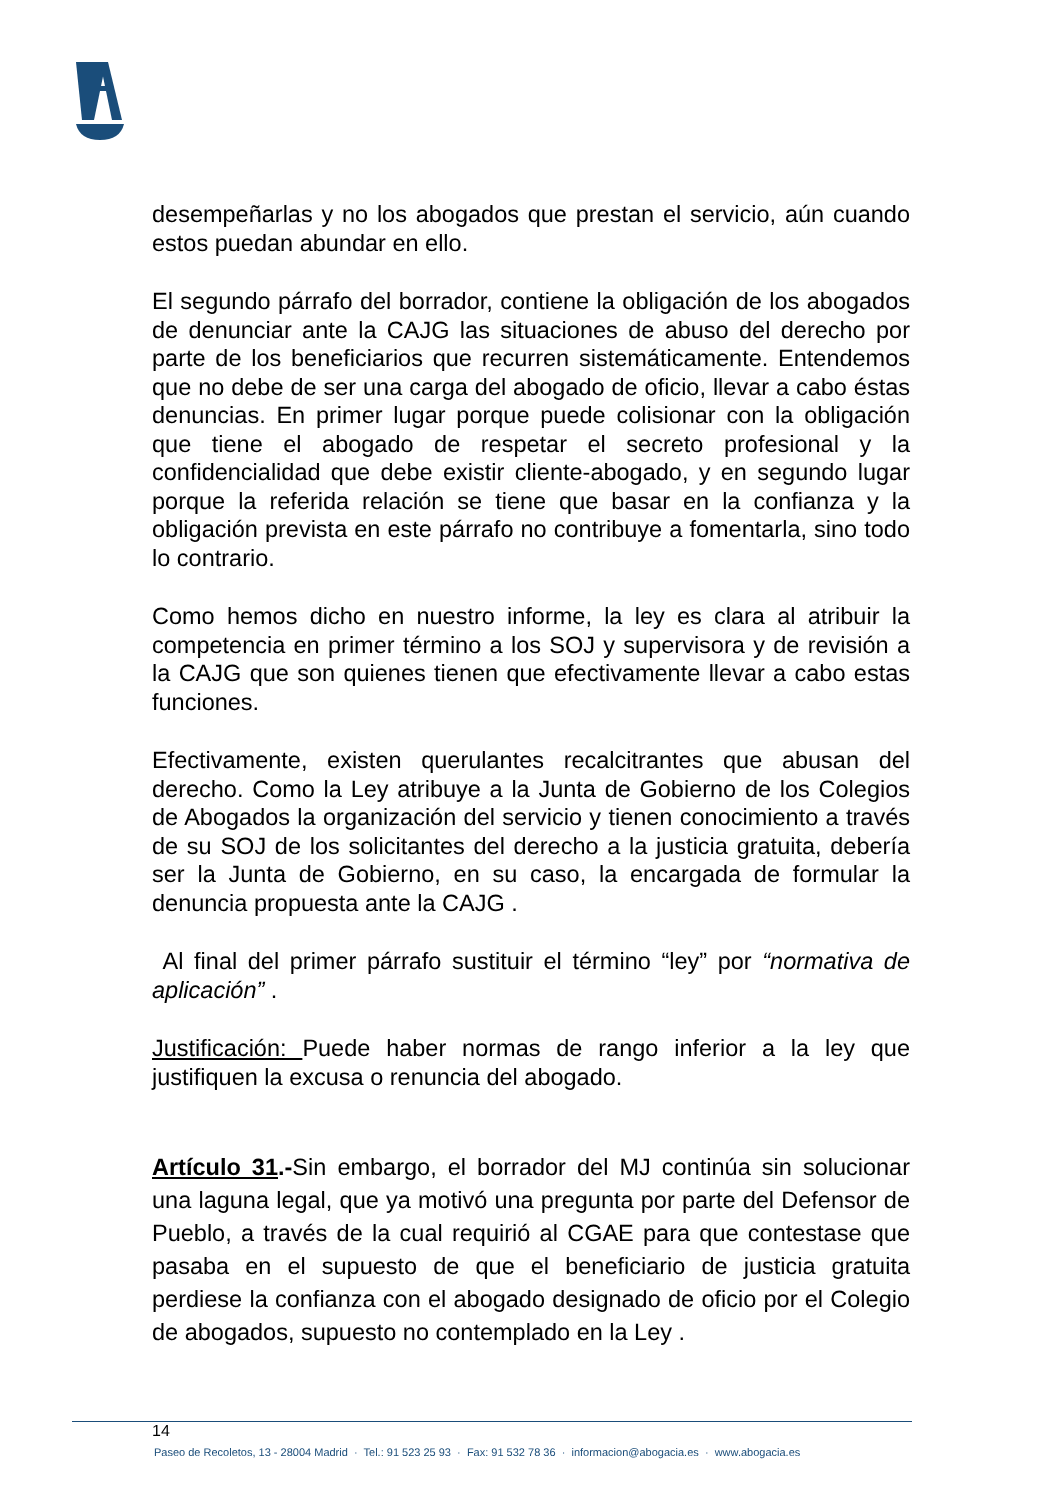desempeñarlas y no los abogados que prestan el servicio, aún cuando estos puedan abundar en ello.
El segundo párrafo del borrador, contiene la obligación de los abogados de denunciar ante la CAJG las situaciones de abuso del derecho por parte de los beneficiarios que recurren sistemáticamente. Entendemos que no debe de ser una carga del abogado de oficio, llevar a cabo éstas denuncias. En primer lugar porque puede colisionar con la obligación que tiene el abogado de respetar el secreto profesional y la confidencialidad que debe existir cliente-abogado, y en segundo lugar porque la referida relación se tiene que basar en la confianza y la obligación prevista en este párrafo no contribuye a fomentarla, sino todo lo contrario.
Como hemos dicho en nuestro informe, la ley es clara al atribuir la competencia en primer término a los SOJ y supervisora y de revisión a la CAJG que son quienes tienen que efectivamente llevar a cabo estas funciones.
Efectivamente, existen querulantes recalcitrantes que abusan del derecho. Como la Ley atribuye a la Junta de Gobierno de los Colegios de Abogados la organización del servicio y tienen conocimiento a través de su SOJ de los solicitantes del derecho a la justicia gratuita, debería ser la Junta de Gobierno, en su caso, la encargada de formular la denuncia propuesta ante la CAJG .
Al final del primer párrafo sustituir el término “ley” por “normativa de aplicación” .
Justificación: Puede haber normas de rango inferior a la ley que justifiquen la excusa o renuncia del abogado.
Artículo 31.-Sin embargo, el borrador del MJ continúa sin solucionar una laguna legal, que ya motivó una pregunta por parte del Defensor de Pueblo, a través de la cual requirió al CGAE para que contestase que pasaba en el supuesto de que el beneficiario de justicia gratuita perdiese la confianza con el abogado designado de oficio por el Colegio de abogados, supuesto no contemplado en la Ley .
14
Paseo de Recoletos, 13 - 28004 Madrid · Tel.: 91 523 25 93 · Fax: 91 532 78 36 · informacion@abogacia.es · www.abogacia.es